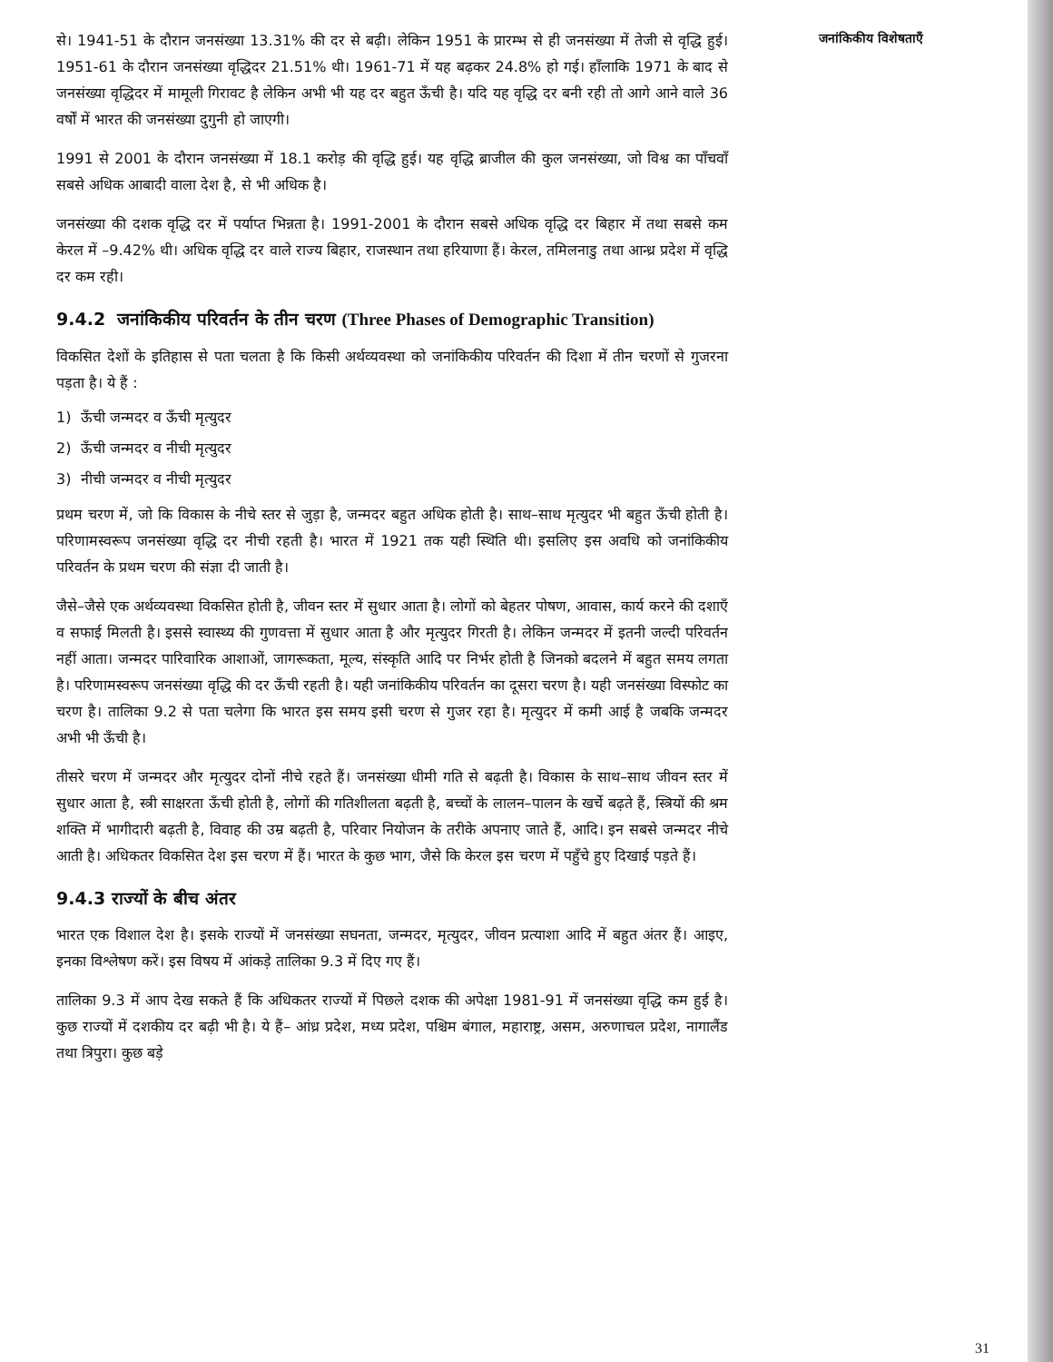से। 1941-51 के दौरान जनसंख्या 13.31% की दर से बढ़ी। लेकिन 1951 के प्रारम्भ से ही जनसंख्या में तेजी से वृद्धि हुई। 1951-61 के दौरान जनसंख्या वृद्धिदर 21.51% थी। 1961-71 में यह बढ़कर 24.8% हो गई। हाँलाकि 1971 के बाद से जनसंख्या वृद्धिदर में मामूली गिरावट है लेकिन अभी भी यह दर बहुत ऊँची है। यदि यह वृद्धि दर बनी रही तो आगे आने वाले 36 वर्षों में भारत की जनसंख्या दुगुनी हो जाएगी।
1991 से 2001 के दौरान जनसंख्या में 18.1 करोड़ की वृद्धि हुई। यह वृद्धि ब्राजील की कुल जनसंख्या, जो विश्व का पाँचवाँ सबसे अधिक आबादी वाला देश है, से भी अधिक है।
जनसंख्या की दशक वृद्धि दर में पर्याप्त भिन्नता है। 1991-2001 के दौरान सबसे अधिक वृद्धि दर बिहार में तथा सबसे कम केरल में –9.42% थी। अधिक वृद्धि दर वाले राज्य बिहार, राजस्थान तथा हरियाणा हैं। केरल, तमिलनाडु तथा आन्ध्र प्रदेश में वृद्धि दर कम रही।
9.4.2 जनांकिकीय परिवर्तन के तीन चरण (Three Phases of Demographic Transition)
विकसित देशों के इतिहास से पता चलता है कि किसी अर्थव्यवस्था को जनांकिकीय परिवर्तन की दिशा में तीन चरणों से गुजरना पड़ता है। ये हैं :
1) ऊँची जन्मदर व ऊँची मृत्युदर
2) ऊँची जन्मदर व नीची मृत्युदर
3) नीची जन्मदर व नीची मृत्युदर
प्रथम चरण में, जो कि विकास के नीचे स्तर से जुड़ा है, जन्मदर बहुत अधिक होती है। साथ–साथ मृत्युदर भी बहुत ऊँची होती है। परिणामस्वरूप जनसंख्या वृद्धि दर नीची रहती है। भारत में 1921 तक यही स्थिति थी। इसलिए इस अवधि को जनांकिकीय परिवर्तन के प्रथम चरण की संज्ञा दी जाती है।
जैसे–जैसे एक अर्थव्यवस्था विकसित होती है, जीवन स्तर में सुधार आता है। लोगों को बेहतर पोषण, आवास, कार्य करने की दशाएँ व सफाई मिलती है। इससे स्वास्थ्य की गुणवत्ता में सुधार आता है और मृत्युदर गिरती है। लेकिन जन्मदर में इतनी जल्दी परिवर्तन नहीं आता। जन्मदर पारिवारिक आशाओं, जागरूकता, मूल्य, संस्कृति आदि पर निर्भर होती है जिनको बदलने में बहुत समय लगता है। परिणामस्वरूप जनसंख्या वृद्धि की दर ऊँची रहती है। यही जनांकिकीय परिवर्तन का दूसरा चरण है। यही जनसंख्या विस्फोट का चरण है। तालिका 9.2 से पता चलेगा कि भारत इस समय इसी चरण से गुजर रहा है। मृत्युदर में कमी आई है जबकि जन्मदर अभी भी ऊँची है।
तीसरे चरण में जन्मदर और मृत्युदर दोनों नीचे रहते हैं। जनसंख्या धीमी गति से बढ़ती है। विकास के साथ–साथ जीवन स्तर में सुधार आता है, स्त्री साक्षरता ऊँची होती है, लोगों की गतिशीलता बढ़ती है, बच्चों के लालन–पालन के खर्चे बढ़ते हैं, स्त्रियों की श्रम शक्ति में भागीदारी बढ़ती है, विवाह की उम्र बढ़ती है, परिवार नियोजन के तरीके अपनाए जाते हैं, आदि। इन सबसे जन्मदर नीचे आती है। अधिकतर विकसित देश इस चरण में हैं। भारत के कुछ भाग, जैसे कि केरल इस चरण में पहुँचे हुए दिखाई पड़ते हैं।
9.4.3 राज्यों के बीच अंतर
भारत एक विशाल देश है। इसके राज्यों में जनसंख्या सघनता, जन्मदर, मृत्युदर, जीवन प्रत्याशा आदि में बहुत अंतर हैं। आइए, इनका विश्लेषण करें। इस विषय में आंकड़े तालिका 9.3 में दिए गए हैं।
तालिका 9.3 में आप देख सकते हैं कि अधिकतर राज्यों में पिछले दशक की अपेक्षा 1981-91 में जनसंख्या वृद्धि कम हुई है। कुछ राज्यों में दशकीय दर बढ़ी भी है। ये हैं– आंध्र प्रदेश, मध्य प्रदेश, पश्चिम बंगाल, महाराष्ट्र, असम, अरुणाचल प्रदेश, नागालैंड तथा त्रिपुरा। कुछ बड़े
जनांकिकीय विशेषताएँ
31